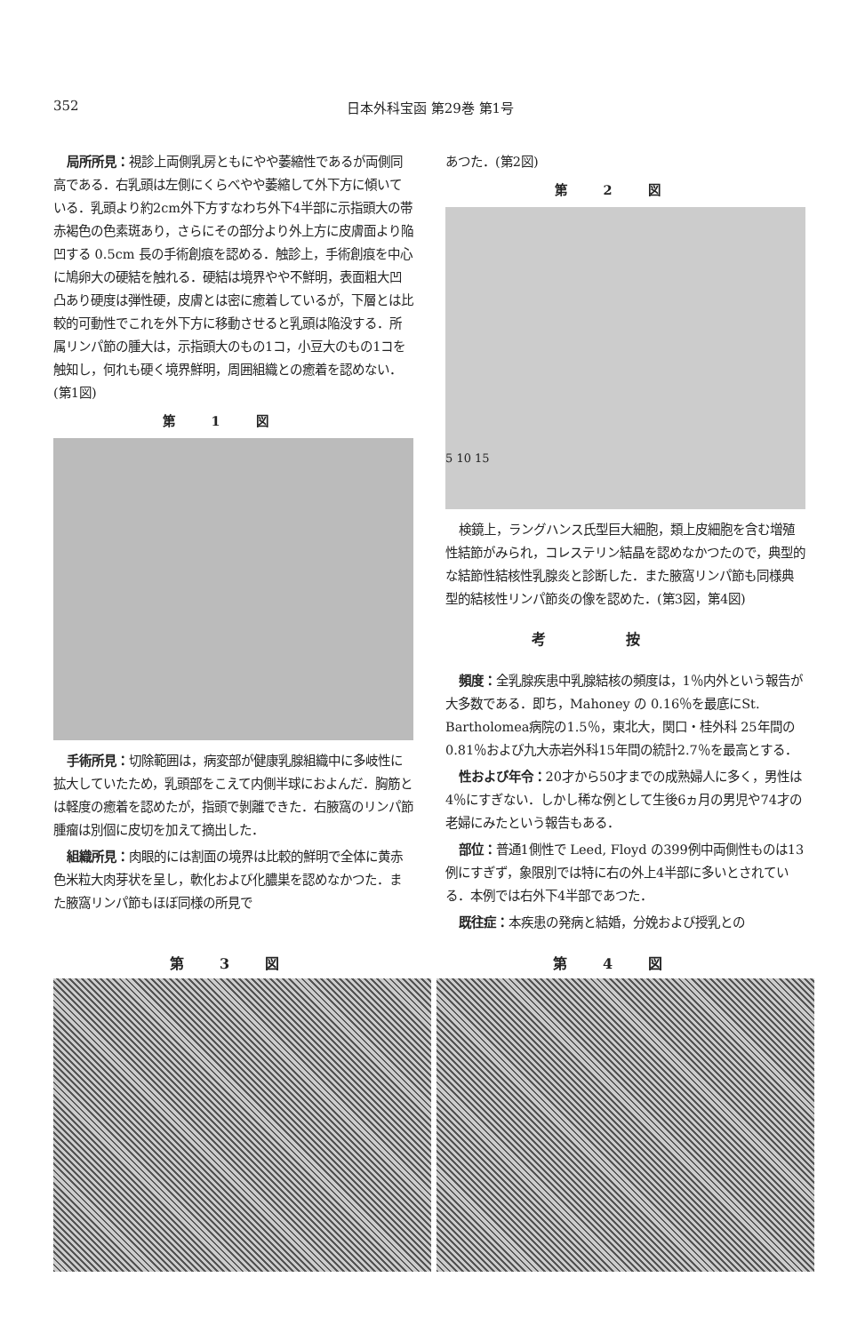352 日本外科宝函 第29巻 第1号
局所所見：視診上両側乳房ともにやや萎縮性であるが両側同高である．右乳頭は左側にくらべやや萎縮して外下方に傾いている．乳頭より約2cm外下方すなわち外下4半部に示指頭大の帯赤褐色の色素斑あり，さらにその部分より外上方に皮膚面より陥凹する 0.5cm 長の手術創痕を認める．触診上，手術創痕を中心に鳩卵大の硬結を触れる．硬結は境界やや不鮮明，表面粗大凹凸あり硬度は弾性硬，皮膚とは密に癒着しているが，下層とは比較的可動性でこれを外下方に移動させると乳頭は陥没する．所属リンパ節の腫大は，示指頭大のもの1コ，小豆大のもの1コを触知し，何れも硬く境界鮮明，周囲組織との癒着を認めない．(第1図)
第1図
手術所見：切除範囲は，病変部が健康乳腺組織中に多岐性に拡大していたため，乳頭部をこえて内側半球におよんだ．胸筋とは軽度の癒着を認めたが，指頭で剝離できた．右腋窩のリンパ節腫瘤は別個に皮切を加えて摘出した．
組織所見：肉眼的には割面の境界は比較的鮮明で全体に黄赤色米粒大肉芽状を呈し，軟化および化膿巣を認めなかつた．また腋窩リンパ節もほぼ同様の所見で
あつた．(第2図)
第2図
5 10 15
検鏡上，ラングハンス氏型巨大細胞，類上皮細胞を含む増殖性結節がみられ，コレステリン結晶を認めなかつたので，典型的な結節性結核性乳腺炎と診断した．また腋窩リンパ節も同様典型的結核性リンパ節炎の像を認めた．(第3図，第4図)
考按
頻度：全乳腺疾患中乳腺結核の頻度は，1％内外という報告が大多数である．即ち，Mahoney の 0.16％を最底にSt. Bartholomea病院の1.5％，東北大，関口・桂外科 25年間の0.81％および九大赤岩外科15年間の統計2.7％を最高とする．
性および年令：20才から50才までの成熟婦人に多く，男性は4％にすぎない．しかし稀な例として生後6ヵ月の男児や74才の老婦にみたという報告もある．
部位：普通1側性で Leed, Floyd の399例中両側性ものは13例にすぎず，象限別では特に右の外上4半部に多いとされている．本例では右外下4半部であつた．
既往症：本疾患の発病と結婚，分娩および授乳との
第3図 第4図